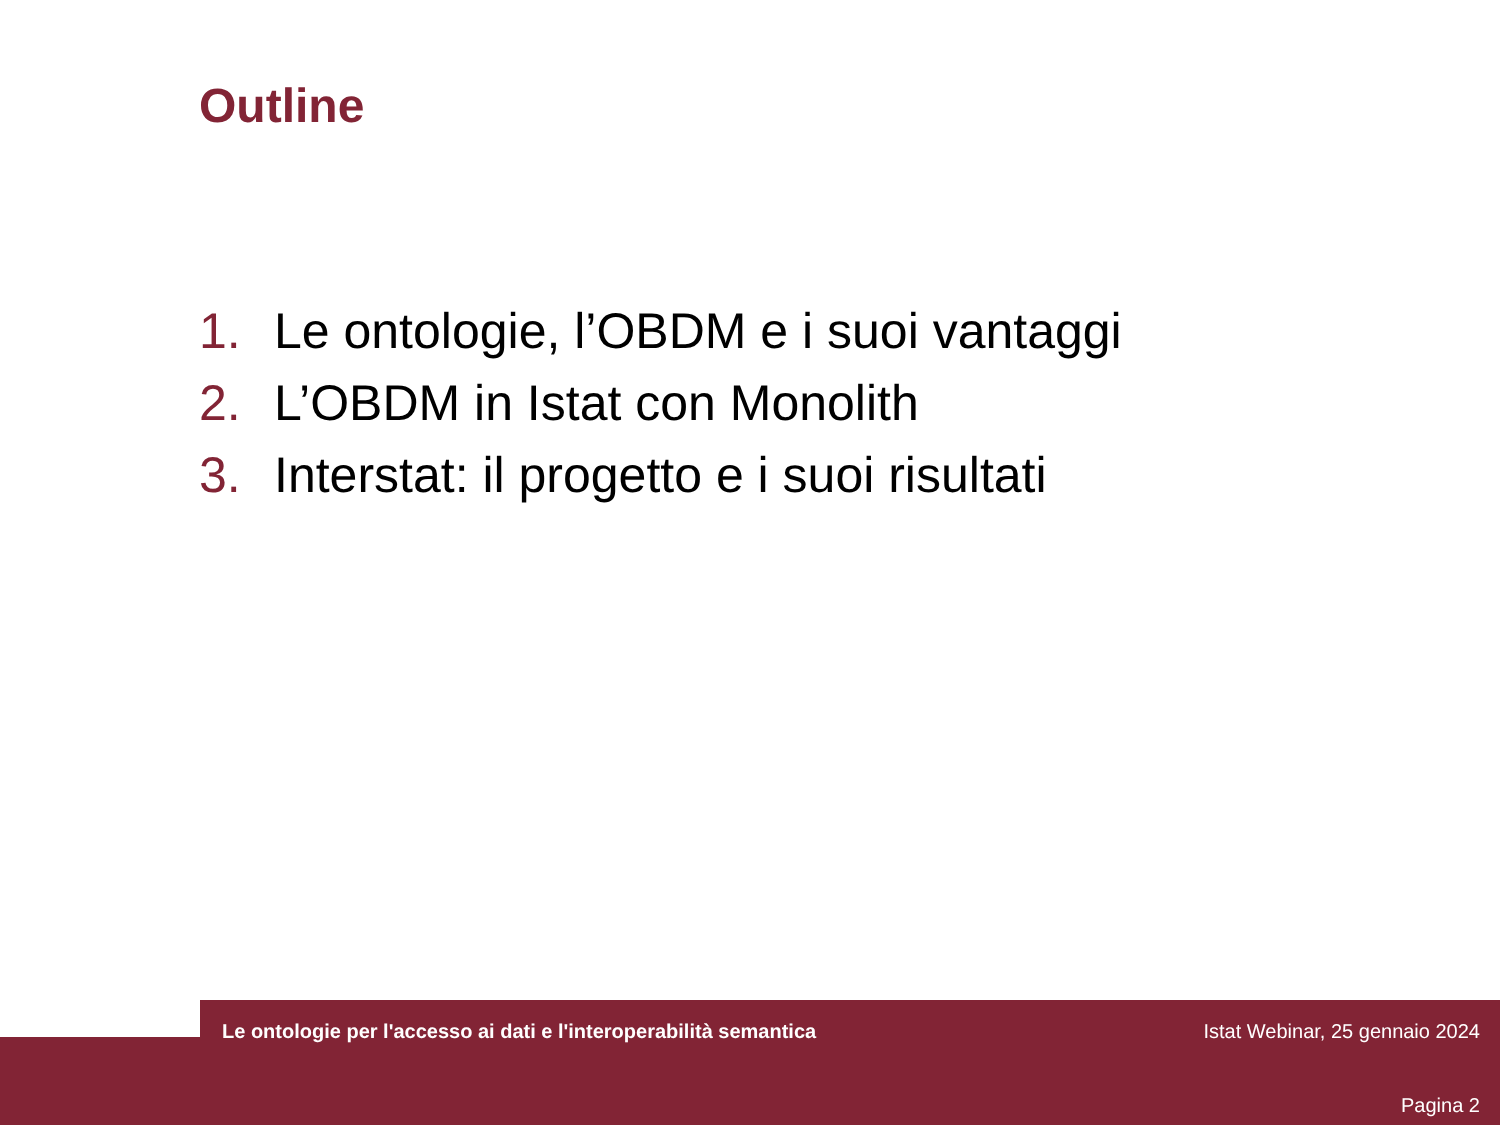Outline
1. Le ontologie, l’OBDM e i suoi vantaggi
2. L’OBDM in Istat con Monolith
3. Interstat: il progetto e i suoi risultati
Le ontologie per l'accesso ai dati e l'interoperabilità semantica
Istat Webinar, 25 gennaio 2024
Pagina 2